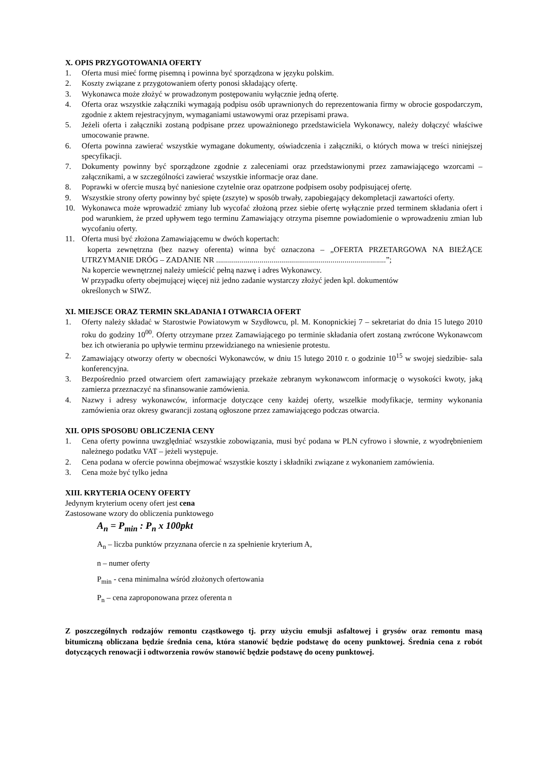X. OPIS PRZYGOTOWANIA OFERTY
1. Oferta musi mieć formę pisemną i powinna być sporządzona w języku polskim.
2. Koszty związane z przygotowaniem oferty ponosi składający ofertę.
3. Wykonawca może złożyć w prowadzonym postępowaniu wyłącznie jedną ofertę.
4. Oferta oraz wszystkie załączniki wymagają podpisu osób uprawnionych do reprezentowania firmy w obrocie gospodarczym, zgodnie z aktem rejestracyjnym, wymaganiami ustawowymi oraz przepisami prawa.
5. Jeżeli oferta i załączniki zostaną podpisane przez upoważnionego przedstawiciela Wykonawcy, należy dołączyć właściwe umocowanie prawne.
6. Oferta powinna zawierać wszystkie wymagane dokumenty, oświadczenia i załączniki, o których mowa w treści niniejszej specyfikacji.
7. Dokumenty powinny być sporządzone zgodnie z zaleceniami oraz przedstawionymi przez zamawiającego wzorcami – załącznikami, a w szczególności zawierać wszystkie informacje oraz dane.
8. Poprawki w ofercie muszą być naniesione czytelnie oraz opatrzone podpisem osoby podpisującej ofertę.
9. Wszystkie strony oferty powinny być spięte (zszyte) w sposób trwały, zapobiegający dekompletacji zawartości oferty.
10. Wykonawca może wprowadzić zmiany lub wycofać złożoną przez siebie ofertę wyłącznie przed terminem składania ofert i pod warunkiem, że przed upływem tego terminu Zamawiający otrzyma pisemne powiadomienie o wprowadzeniu zmian lub wycofaniu oferty.
11. Oferta musi być złożona Zamawiającemu w dwóch kopertach:
koperta zewnętrzna (bez nazwy oferenta) winna być oznaczona – „OFERTA PRZETARGOWA NA BIEŻĄCE UTRZYMANIE DRÓG – ZADANIE NR ......................................................................................”;
Na kopercie wewnętrznej należy umieścić pełną nazwę i adres Wykonawcy.
W przypadku oferty obejmującej więcej niż jedno zadanie wystarczy złożyć jeden kpl. dokumentów
określonych w SIWZ.
XI. MIEJSCE ORAZ TERMIN SKŁADANIA I OTWARCIA OFERT
1. Oferty należy składać w Starostwie Powiatowym w Szydłowcu, pl. M. Konopnickiej 7 – sekretariat do dnia 15 lutego 2010 roku do godziny 10<sup>00</sup>. Oferty otrzymane przez Zamawiającego po terminie składania ofert zostaną zwrócone Wykonawcom bez ich otwierania po upływie terminu przewidzianego na wniesienie protestu.
2. Zamawiający otworzy oferty w obecności Wykonawców, w dniu 15 lutego 2010 r. o godzinie 10<sup>15</sup> w swojej siedzibie- sala konferencyjna.
3. Bezpośrednio przed otwarciem ofert zamawiający przekaże zebranym wykonawcom informację o wysokości kwoty, jaką zamierza przeznaczyć na sfinansowanie zamówienia.
4. Nazwy i adresy wykonawców, informacje dotyczące ceny każdej oferty, wszelkie modyfikacje, terminy wykonania zamówienia oraz okresy gwarancji zostaną ogłoszone przez zamawiającego podczas otwarcia.
XII. OPIS SPOSOBU OBLICZENIA CENY
1. Cena oferty powinna uwzględniać wszystkie zobowiązania, musi być podana w PLN cyfrowo i słownie, z wyodrębnieniem należnego podatku VAT – jeżeli występuje.
2. Cena podana w ofercie powinna obejmować wszystkie koszty i składniki związane z wykonaniem zamówienia.
3. Cena może być tylko jedna
XIII. KRYTERIA OCENY OFERTY
Jedynym kryterium oceny ofert jest cena
Zastosowane wzory do obliczenia punktowego
A<sub>n</sub> = P<sub>min</sub> : P<sub>n</sub> x 100pkt
A<sub>n</sub> – liczba punktów przyznana ofercie n za spełnienie kryterium A,
n – numer oferty
P<sub>min</sub> - cena minimalna wśród złożonych ofertowania
P<sub>n</sub> – cena zaproponowana przez oferenta n
Z poszczególnych rodzajów remontu cząstkowego tj. przy użyciu emulsji asfaltowej i grysów oraz remontu masą bitumiczną obliczana będzie średnia cena, która stanowić będzie podstawę do oceny punktowej. Średnia cena z robót dotyczących renowacji i odtworzenia rowów stanowić będzie podstawę do oceny punktowej.